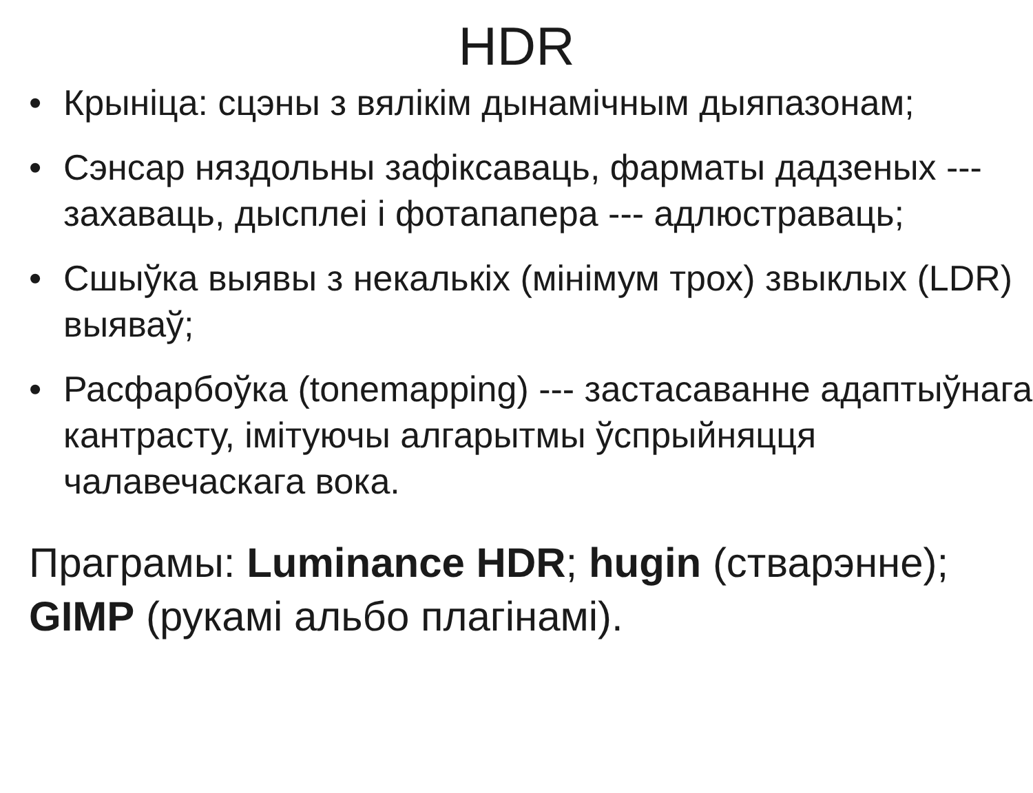HDR
• Крыніца: сцэны з вялікім дынамічным дыяпазонам;
• Сэнсар няздольны зафіксаваць, фарматы дадзеных --- захаваць, дысплеі і фотапапера --- адлюстраваць;
• Сшыўка выявы з некалькіх (мінімум трох) звыклых (LDR) выяваў;
• Расфарбоўка (tonemapping) --- застасаванне адаптыўнага кантрасту, імітуючы алгарытмы ўспрыйняцця чалавечаскага вока.
Праграмы: Luminance HDR; hugin (стварэнне); GIMP (рукамі альбо плагінамі).